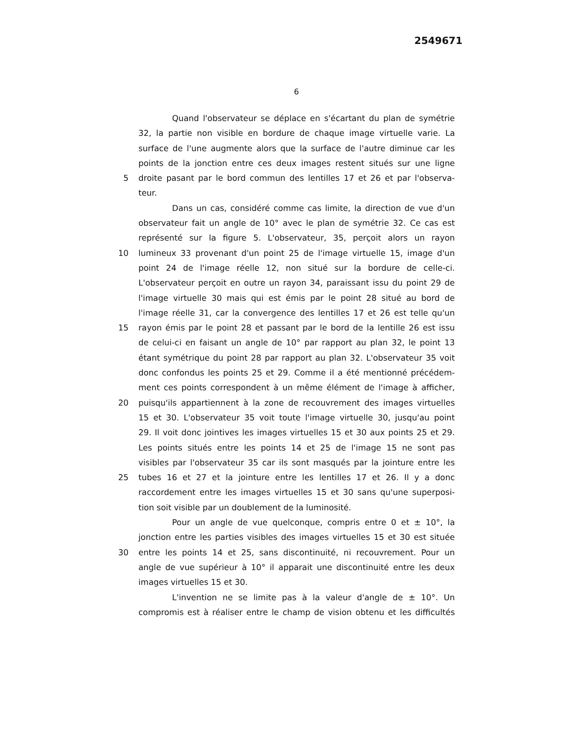2549671
6
Quand l'observateur se déplace en s'écartant du plan de symétrie
32, la partie non visible en bordure de chaque image virtuelle varie. La
surface de l'une augmente alors que la surface de l'autre diminue car les
points de la jonction entre ces deux images restent situés sur une ligne
5 droite pasant par le bord commun des lentilles 17 et 26 et par l'observa-
teur.
Dans un cas, considéré comme cas limite, la direction de vue d'un
observateur fait un angle de 10° avec le plan de symétrie 32. Ce cas est
représenté sur la figure 5. L'observateur, 35, perçoit alors un rayon
10 lumineux 33 provenant d'un point 25 de l'image virtuelle 15, image d'un
point 24 de l'image réelle 12, non situé sur la bordure de celle-ci.
L'observateur perçoit en outre un rayon 34, paraissant issu du point 29 de
l'image virtuelle 30 mais qui est émis par le point 28 situé au bord de
l'image réelle 31, car la convergence des lentilles 17 et 26 est telle qu'un
15 rayon émis par le point 28 et passant par le bord de la lentille 26 est issu
de celui-ci en faisant un angle de 10° par rapport au plan 32, le point 13
étant symétrique du point 28 par rapport au plan 32. L'observateur 35 voit
donc confondus les points 25 et 29. Comme il a été mentionné précédem-
ment ces points correspondent à un même élément de l'image à afficher,
20 puisqu'ils appartiennent à la zone de recouvrement des images virtuelles
15 et 30. L'observateur 35 voit toute l'image virtuelle 30, jusqu'au point
29. Il voit donc jointives les images virtuelles 15 et 30 aux points 25 et 29.
Les points situés entre les points 14 et 25 de l'image 15 ne sont pas
visibles par l'observateur 35 car ils sont masqués par la jointure entre les
25 tubes 16 et 27 et la jointure entre les lentilles 17 et 26. Il y a donc
raccordement entre les images virtuelles 15 et 30 sans qu'une superposi-
tion soit visible par un doublement de la luminosité.
Pour un angle de vue quelconque, compris entre 0 et ± 10°, la
jonction entre les parties visibles des images virtuelles 15 et 30 est située
30 entre les points 14 et 25, sans discontinuité, ni recouvrement. Pour un
angle de vue supérieur à 10° il apparait une discontinuité entre les deux
images virtuelles 15 et 30.
L'invention ne se limite pas à la valeur d'angle de ± 10°. Un
compromis est à réaliser entre le champ de vision obtenu et les difficultés